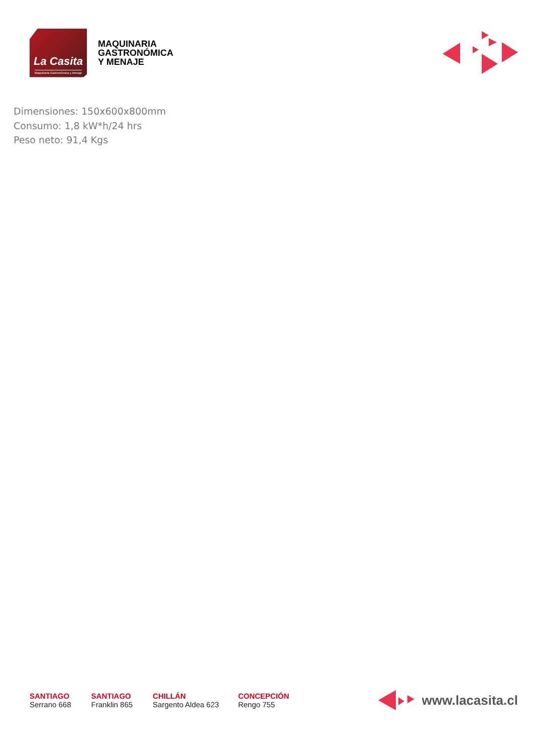La Casita
Maquinaria Gastronómica y Menaje
MAQUINARIA
GASTRONÓMICA
Y MENAJE
Dimensiones: 150x600x800mm
Consumo: 1,8 kW*h/24 hrs
Peso neto: 91,4 Kgs
SANTIAGO
Serrano 668
SANTIAGO
Franklin 865
CHILLÁN
Sargento Aldea 623
CONCEPCIÓN
Rengo 755
www.lacasita.cl